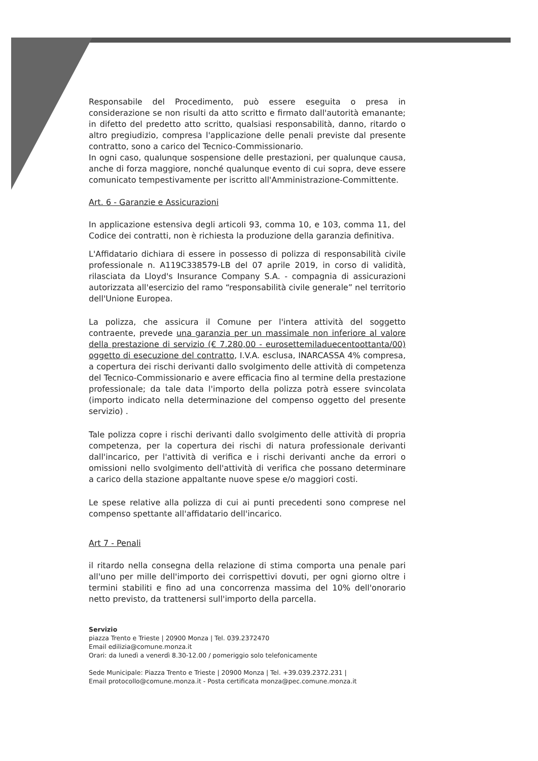Responsabile del Procedimento, può essere eseguita o presa in considerazione se non risulti da atto scritto e firmato dall'autorità emanante; in difetto del predetto atto scritto, qualsiasi responsabilità, danno, ritardo o altro pregiudizio, compresa l'applicazione delle penali previste dal presente contratto, sono a carico del Tecnico-Commissionario.
In ogni caso, qualunque sospensione delle prestazioni, per qualunque causa, anche di forza maggiore, nonché qualunque evento di cui sopra, deve essere comunicato tempestivamente per iscritto all'Amministrazione-Committente.
Art. 6 - Garanzie e Assicurazioni
In applicazione estensiva degli articoli 93, comma 10, e 103, comma 11, del Codice dei contratti, non è richiesta la produzione della garanzia definitiva.
L'Affidatario dichiara di essere in possesso di polizza di responsabilità civile professionale n. A119C338579-LB del 07 aprile 2019, in corso di validità, rilasciata da Lloyd's Insurance Company S.A. - compagnia di assicurazioni autorizzata all'esercizio del ramo “responsabilità civile generale” nel territorio dell'Unione Europea.
La polizza, che assicura il Comune per l'intera attività del soggetto contraente, prevede una garanzia per un massimale non inferiore al valore della prestazione di servizio (€ 7.280,00 - eurosettemiladuecentoottanta/00) oggetto di esecuzione del contratto, I.V.A. esclusa, INARCASSA 4% compresa, a copertura dei rischi derivanti dallo svolgimento delle attività di competenza del Tecnico-Commissionario e avere efficacia fino al termine della prestazione professionale; da tale data l'importo della polizza potrà essere svincolata (importo indicato nella determinazione del compenso oggetto del presente servizio) .
Tale polizza copre i rischi derivanti dallo svolgimento delle attività di propria competenza, per la copertura dei rischi di natura professionale derivanti dall'incarico, per l'attività di verifica e i rischi derivanti anche da errori o omissioni nello svolgimento dell'attività di verifica che possano determinare a carico della stazione appaltante nuove spese e/o maggiori costi.
Le spese relative alla polizza di cui ai punti precedenti sono comprese nel compenso spettante all'affidatario dell'incarico.
Art 7 - Penali
il ritardo nella consegna della relazione di stima comporta una penale pari all'uno per mille dell'importo dei corrispettivi dovuti, per ogni giorno oltre i termini stabiliti e fino ad una concorrenza massima del 10% dell'onorario netto previsto, da trattenersi sull'importo della parcella.
Servizio
piazza Trento e Trieste | 20900 Monza | Tel. 039.2372470
Email edilizia@comune.monza.it
Orari: da lunedì a venerdì 8.30-12.00 / pomeriggio solo telefonicamente
Sede Municipale: Piazza Trento e Trieste | 20900 Monza | Tel. +39.039.2372.231 |
Email protocollo@comune.monza.it - Posta certificata monza@pec.comune.monza.it